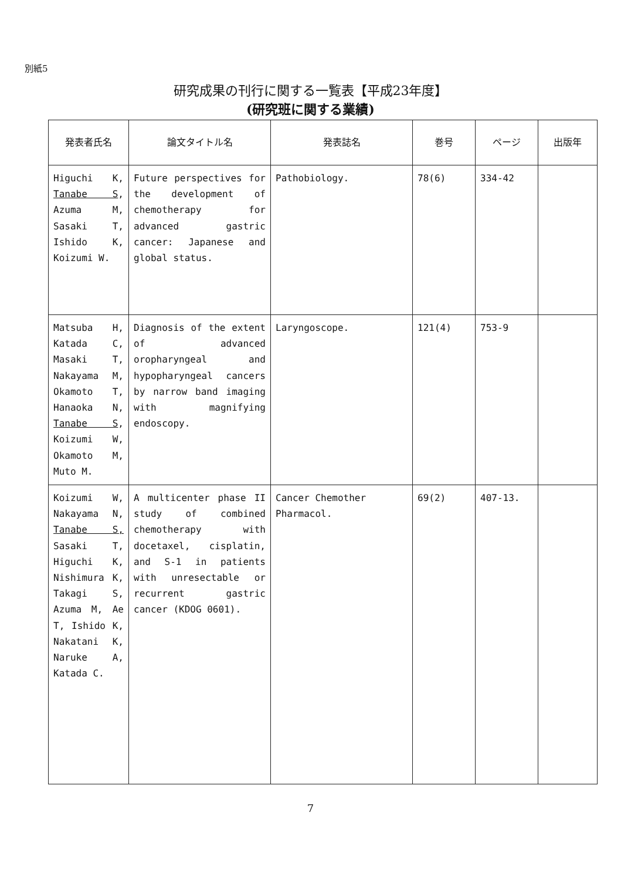別紙5
研究成果の刊行に関する一覧表【平成23年度】
(研究班に関する業績)
| 発表者氏名 | 論文タイトル名 | 発表誌名 | 巻号 | ページ | 出版年 |
| --- | --- | --- | --- | --- | --- |
| Higuchi K, Tanabe S , Azuma M, Sasaki T, Ishido K, Koizumi W. | Future perspectives for the development of chemotherapy for advanced gastric cancer: Japanese and global status. | Pathobiology. | 78(6) | 334-42 | |
| Matsuba H, Katada C, Masaki T, Nakayama M, Okamoto T, Hanaoka N, Tanabe S , Koizumi W, Okamoto M, Muto M. | Diagnosis of the extent of advanced oropharyngeal and hypopharyngeal cancers by narrow band imaging with magnifying endoscopy. | Laryngoscope. | 121(4) | 753-9 | |
| Koizumi W, Nakayama N, Tanabe S, Sasaki T, Higuchi K, Nishimura K, Takagi S, Azuma M, Ae T, Ishido K, Nakatani K, Naruke A, Katada C. | A multicenter phase II study of combined chemotherapy with docetaxel, cisplatin, and S-1 in patients with unresectable or recurrent gastric cancer (KDOG 0601). | Cancer Chemother Pharmacol. | 69(2) | 407-13. | |
7